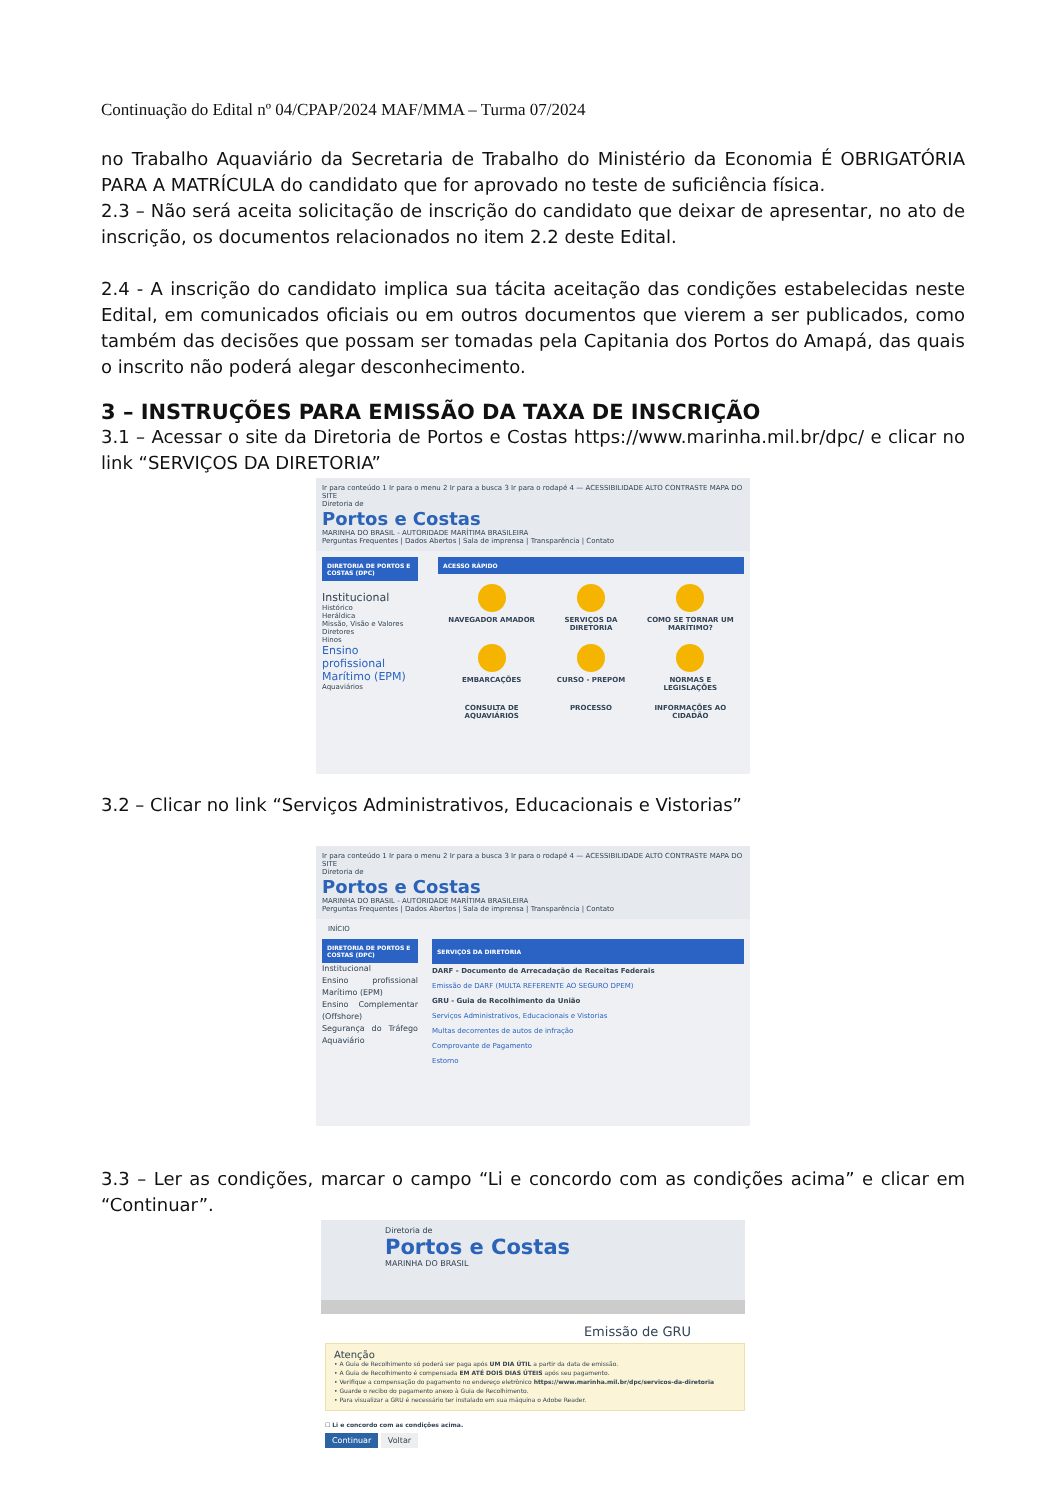Continuação do Edital nº 04/CPAP/2024 MAF/MMA – Turma 07/2024
no Trabalho Aquaviário da Secretaria de Trabalho do Ministério da Economia É OBRIGATÓRIA PARA A MATRÍCULA do candidato que for aprovado no teste de suficiência física.
2.3 – Não será aceita solicitação de inscrição do candidato que deixar de apresentar, no ato de inscrição, os documentos relacionados no item 2.2 deste Edital.
2.4 - A inscrição do candidato implica sua tácita aceitação das condições estabelecidas neste Edital, em comunicados oficiais ou em outros documentos que vierem a ser publicados, como também das decisões que possam ser tomadas pela Capitania dos Portos do Amapá, das quais o inscrito não poderá alegar desconhecimento.
3 – INSTRUÇÕES PARA EMISSÃO DA TAXA DE INSCRIÇÃO
3.1 – Acessar o site da Diretoria de Portos e Costas https://www.marinha.mil.br/dpc/ e clicar no link “SERVIÇOS DA DIRETORIA”
Ir para conteúdo 1 Ir para o menu 2 Ir para a busca 3 Ir para o rodapé 4 — ACESSIBILIDADE ALTO CONTRASTE MAPA DO SITE
Diretoria de
Portos e Costas
MARINHA DO BRASIL - AUTORIDADE MARÍTIMA BRASILEIRA
Perguntas Frequentes | Dados Abertos | Sala de imprensa | Transparência | Contato
DIRETORIA DE PORTOS E COSTAS (DPC)
Institucional
Histórico
Heráldica
Missão, Visão e Valores
Diretores
Hinos
Ensino profissional Marítimo (EPM)
Aquaviários
ACESSO RÁPIDO
NAVEGADOR AMADOR
SERVIÇOS DA DIRETORIA
COMO SE TORNAR UM MARÍTIMO?
EMBARCAÇÕES
CURSO - PREPOM
NORMAS E LEGISLAÇÕES
CONSULTA DE AQUAVIÁRIOS
PROCESSO
INFORMAÇÕES AO CIDADÃO
3.2 – Clicar no link “Serviços Administrativos, Educacionais e Vistorias”
Ir para conteúdo 1 Ir para o menu 2 Ir para a busca 3 Ir para o rodapé 4 — ACESSIBILIDADE ALTO CONTRASTE MAPA DO SITE
Diretoria de
Portos e Costas
MARINHA DO BRASIL - AUTORIDADE MARÍTIMA BRASILEIRA
Perguntas Frequentes | Dados Abertos | Sala de imprensa | Transparência | Contato
INÍCIO
DIRETORIA DE PORTOS E COSTAS (DPC)
Institucional
Ensino profissional Marítimo (EPM)
Ensino Complementar (Offshore)
Segurança do Tráfego Aquaviário
SERVIÇOS DA DIRETORIA
DARF - Documento de Arrecadação de Receitas Federais
Emissão de DARF (MULTA REFERENTE AO SEGURO DPEM)
GRU - Guia de Recolhimento da União
Serviços Administrativos, Educacionais e Vistorias
Multas decorrentes de autos de infração
Comprovante de Pagamento
Estorno
3.3 – Ler as condições, marcar o campo “Li e concordo com as condições acima” e clicar em “Continuar”.
Diretoria de
Portos e Costas
MARINHA DO BRASIL
Emissão de GRU
Atenção
• A Guia de Recolhimento só poderá ser paga após UM DIA ÚTIL a partir da data de emissão.
• A Guia de Recolhimento é compensada EM ATÉ DOIS DIAS ÚTEIS após seu pagamento.
• Verifique a compensação do pagamento no endereço eletrônico https://www.marinha.mil.br/dpc/servicos-da-diretoria
• Guarde o recibo do pagamento anexo à Guia de Recolhimento.
• Para visualizar a GRU é necessário ter instalado em sua máquina o Adobe Reader.
☐ Li e concordo com as condições acima.
Continuar Voltar